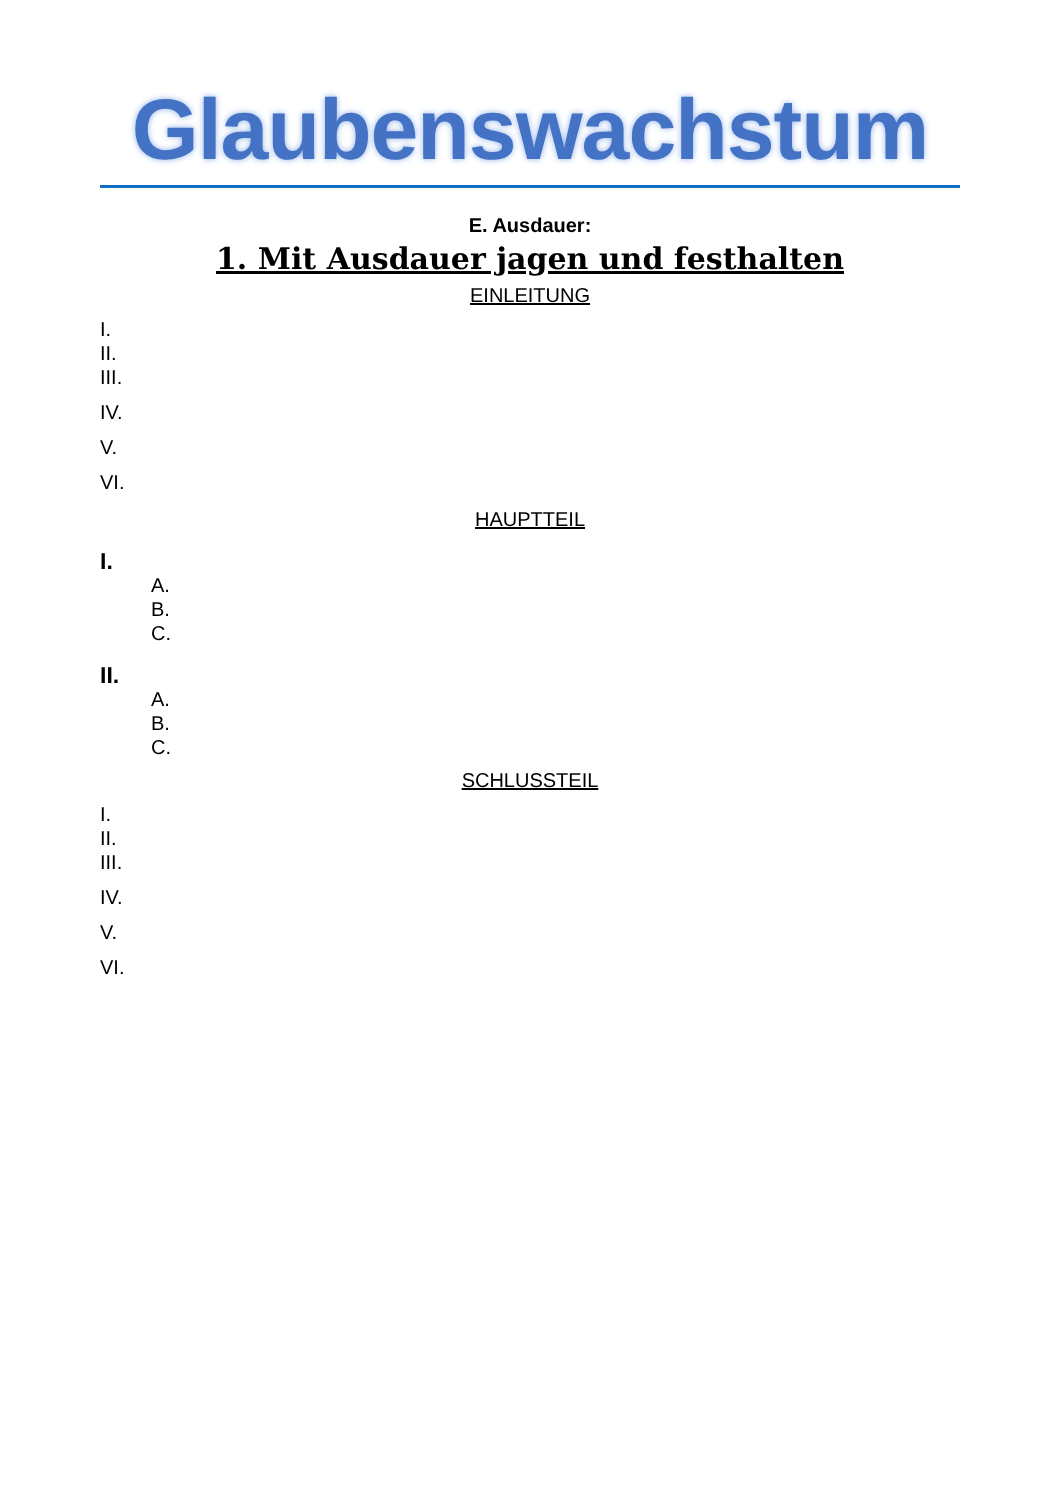Glaubenswachstum
E. Ausdauer:
1. Mit Ausdauer jagen und festhalten
EINLEITUNG
I.
II.
III.
IV.
V.
VI.
HAUPTTEIL
I.
A.
B.
C.
II.
A.
B.
C.
SCHLUSSTEIL
I.
II.
III.
IV.
V.
VI.